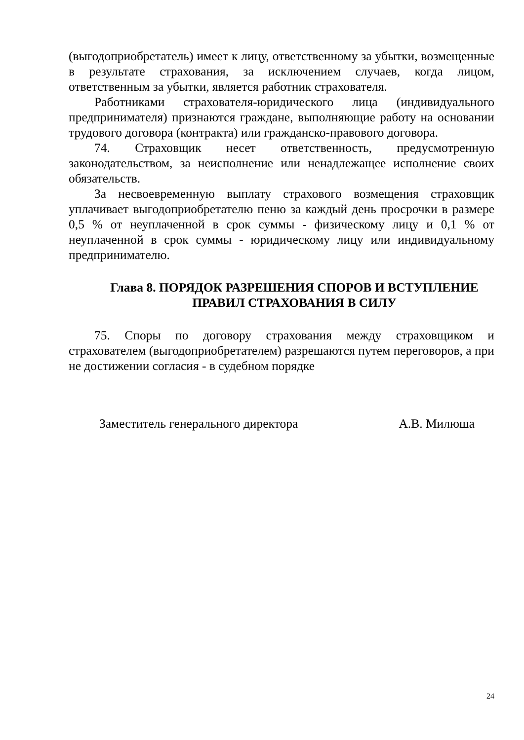(выгодоприобретатель) имеет к лицу, ответственному за убытки, возмещенные в результате страхования, за исключением случаев, когда лицом, ответственным за убытки, является работник страхователя.
Работниками страхователя-юридического лица (индивидуального предпринимателя) признаются граждане, выполняющие работу на основании трудового договора (контракта) или гражданско-правового договора.
74. Страховщик несет ответственность, предусмотренную законодательством, за неисполнение или ненадлежащее исполнение своих обязательств.
За несвоевременную выплату страхового возмещения страховщик уплачивает выгодоприобретателю пеню за каждый день просрочки в размере 0,5 % от неуплаченной в срок суммы - физическому лицу и 0,1 % от неуплаченной в срок суммы - юридическому лицу или индивидуальному предпринимателю.
Глава 8. ПОРЯДОК РАЗРЕШЕНИЯ СПОРОВ И ВСТУПЛЕНИЕ ПРАВИЛ СТРАХОВАНИЯ В СИЛУ
75. Споры по договору страхования между страховщиком и страхователем (выгодоприобретателем) разрешаются путем переговоров, а при не достижении согласия - в судебном порядке
Заместитель генерального директора А.В. Милюша
24